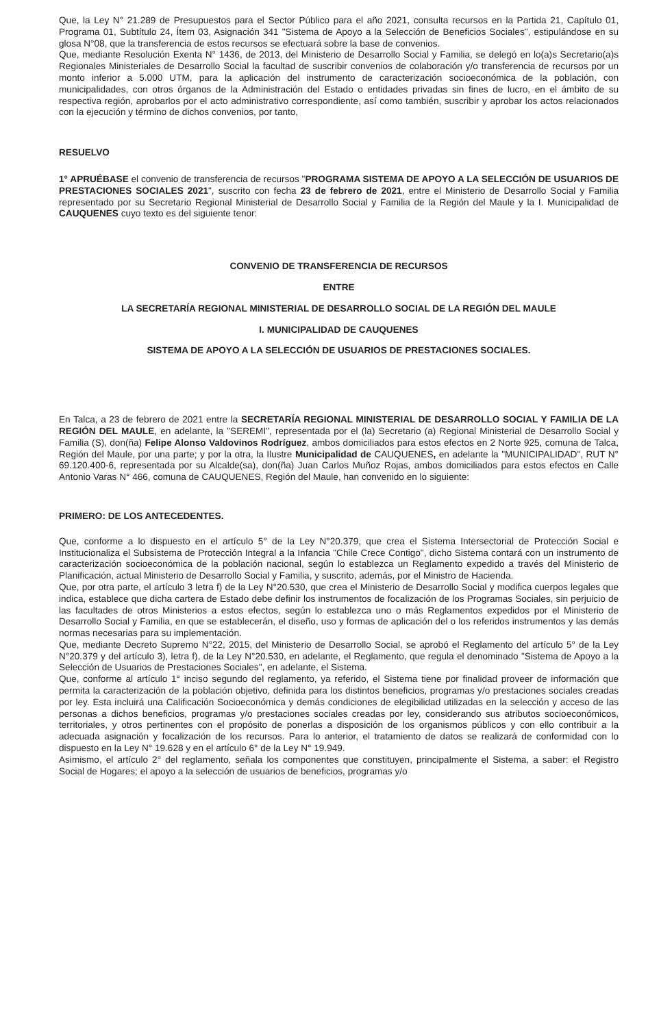Que, la Ley N° 21.289 de Presupuestos para el Sector Público para el año 2021, consulta recursos en la Partida 21, Capítulo 01, Programa 01, Subtítulo 24, Ítem 03, Asignación 341 "Sistema de Apoyo a la Selección de Beneficios Sociales", estipulándose en su glosa N°08, que la transferencia de estos recursos se efectuará sobre la base de convenios.
Que, mediante Resolución Exenta N° 1436, de 2013, del Ministerio de Desarrollo Social y Familia, se delegó en lo(a)s Secretario(a)s Regionales Ministeriales de Desarrollo Social la facultad de suscribir convenios de colaboración y/o transferencia de recursos por un monto inferior a 5.000 UTM, para la aplicación del instrumento de caracterización socioeconómica de la población, con municipalidades, con otros órganos de la Administración del Estado o entidades privadas sin fines de lucro, en el ámbito de su respectiva región, aprobarlos por el acto administrativo correspondiente, así como también, suscribir y aprobar los actos relacionados con la ejecución y término de dichos convenios, por tanto,
RESUELVO
1° APRUÉBASE el convenio de transferencia de recursos "PROGRAMA SISTEMA DE APOYO A LA SELECCIÓN DE USUARIOS DE PRESTACIONES SOCIALES 2021", suscrito con fecha 23 de febrero de 2021, entre el Ministerio de Desarrollo Social y Familia representado por su Secretario Regional Ministerial de Desarrollo Social y Familia de la Región del Maule y la I. Municipalidad de CAUQUENES cuyo texto es del siguiente tenor:
CONVENIO DE TRANSFERENCIA DE RECURSOS
ENTRE
LA SECRETARÍA REGIONAL MINISTERIAL DE DESARROLLO SOCIAL DE LA REGIÓN DEL MAULE
I. MUNICIPALIDAD DE CAUQUENES
SISTEMA DE APOYO A LA SELECCIÓN DE USUARIOS DE PRESTACIONES SOCIALES.
En Talca, a 23 de febrero de 2021 entre la SECRETARÍA REGIONAL MINISTERIAL DE DESARROLLO SOCIAL Y FAMILIA DE LA REGIÓN DEL MAULE, en adelante, la "SEREMI", representada por el (la) Secretario (a) Regional Ministerial de Desarrollo Social y Familia (S), don(ña) Felipe Alonso Valdovinos Rodríguez, ambos domiciliados para estos efectos en 2 Norte 925, comuna de Talca, Región del Maule, por una parte; y por la otra, la Ilustre Municipalidad de CAUQUENES, en adelante la "MUNICIPALIDAD", RUT N° 69.120.400-6, representada por su Alcalde(sa), don(ña) Juan Carlos Muñoz Rojas, ambos domiciliados para estos efectos en Calle Antonio Varas N° 466, comuna de CAUQUENES, Región del Maule, han convenido en lo siguiente:
PRIMERO: DE LOS ANTECEDENTES.
Que, conforme a lo dispuesto en el artículo 5° de la Ley N°20.379, que crea el Sistema Intersectorial de Protección Social e Institucionaliza el Subsistema de Protección Integral a la Infancia "Chile Crece Contigo", dicho Sistema contará con un instrumento de caracterización socioeconómica de la población nacional, según lo establezca un Reglamento expedido a través del Ministerio de Planificación, actual Ministerio de Desarrollo Social y Familia, y suscrito, además, por el Ministro de Hacienda.
Que, por otra parte, el artículo 3 letra f) de la Ley N°20.530, que crea el Ministerio de Desarrollo Social y modifica cuerpos legales que indica, establece que dicha cartera de Estado debe definir los instrumentos de focalización de los Programas Sociales, sin perjuicio de las facultades de otros Ministerios a estos efectos, según lo establezca uno o más Reglamentos expedidos por el Ministerio de Desarrollo Social y Familia, en que se establecerán, el diseño, uso y formas de aplicación del o los referidos instrumentos y las demás normas necesarias para su implementación.
Que, mediante Decreto Supremo N°22, 2015, del Ministerio de Desarrollo Social, se aprobó el Reglamento del artículo 5° de la Ley N°20.379 y del artículo 3), letra f), de la Ley N°20.530, en adelante, el Reglamento, que regula el denominado "Sistema de Apoyo a la Selección de Usuarios de Prestaciones Sociales", en adelante, el Sistema.
Que, conforme al artículo 1° inciso segundo del reglamento, ya referido, el Sistema tiene por finalidad proveer de información que permita la caracterización de la población objetivo, definida para los distintos beneficios, programas y/o prestaciones sociales creadas por ley. Esta incluirá una Calificación Socioeconómica y demás condiciones de elegibilidad utilizadas en la selección y acceso de las personas a dichos beneficios, programas y/o prestaciones sociales creadas por ley, considerando sus atributos socioeconómicos, territoriales, y otros pertinentes con el propósito de ponerlas a disposición de los organismos públicos y con ello contribuir a la adecuada asignación y focalización de los recursos. Para lo anterior, el tratamiento de datos se realizará de conformidad con lo dispuesto en la Ley N° 19.628 y en el artículo 6° de la Ley N° 19.949.
Asimismo, el artículo 2° del reglamento, señala los componentes que constituyen, principalmente el Sistema, a saber: el Registro Social de Hogares; el apoyo a la selección de usuarios de beneficios, programas y/o